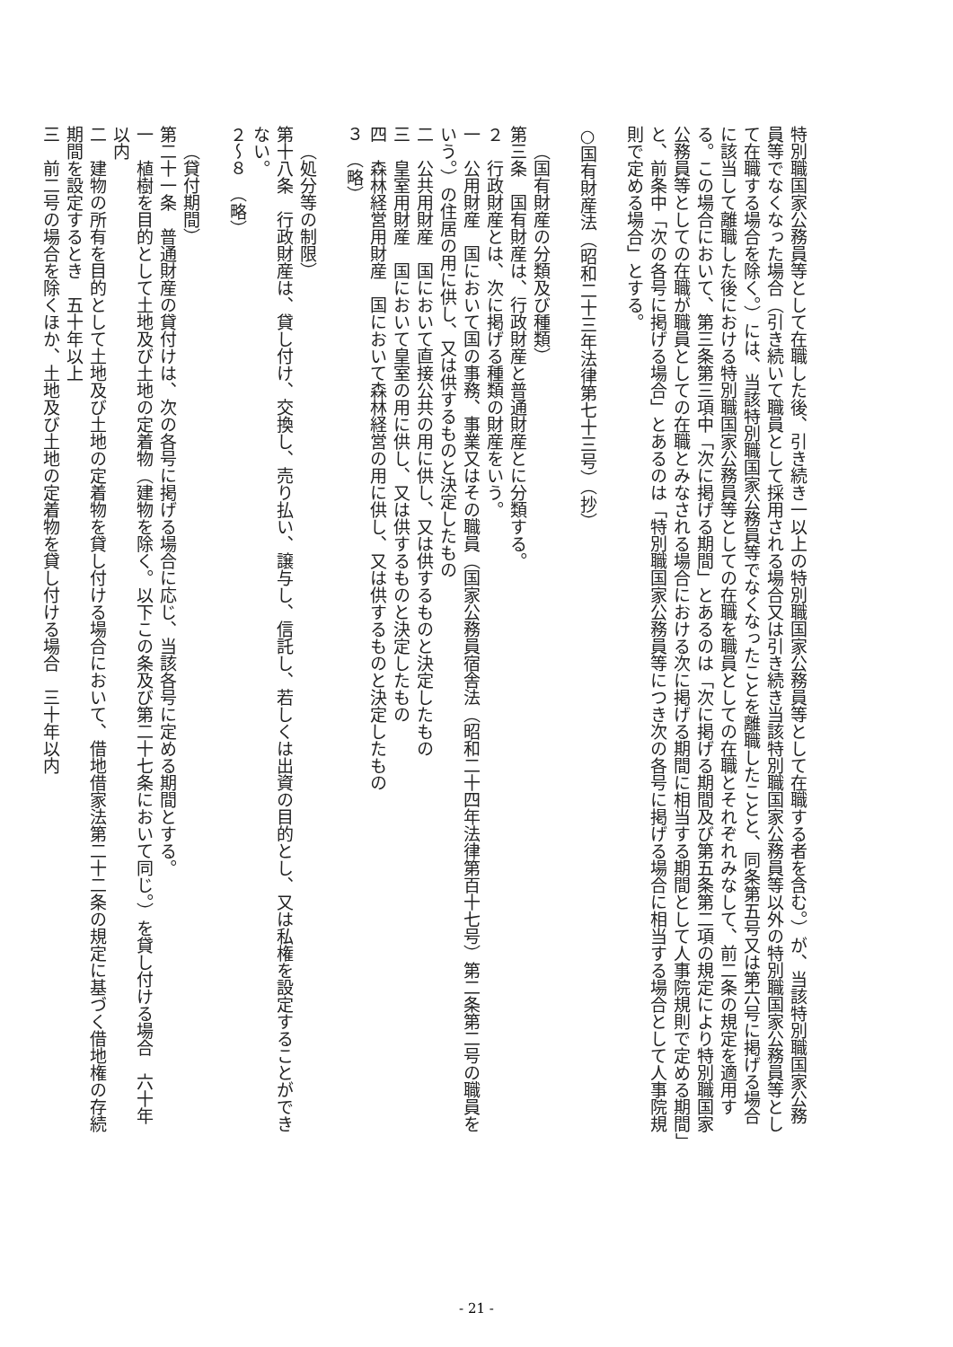特別職国家公務員等として在職した後、引き続き一以上の特別職国家公務員等として在職する者を含む。）が、当該特別職国家公務員等でなくなった場合（引き続いて職員として採用される場合又は引き続き当該特別職国家公務員等以外の特別職国家公務員等として在職する場合を除く。）には、当該特別職国家公務員等でなくなったことを離職したことと、同条第五号又は第六号に掲げる場合に該当して離職した後における特別職国家公務員等としての在職を職員としての在職とそれぞれみなして、前二条の規定を適用する。この場合において、第三条第三項中「次に掲げる期間」とあるのは「次に掲げる期間及び第五条第二項の規定により特別職国家公務員等としての在職が職員としての在職とみなされる場合における次に掲げる期間に相当する期間として人事院規則で定める期間」と、前条中「次の各号に掲げる場合」とあるのは「特別職国家公務員等につき次の各号に掲げる場合に相当する場合として人事院規則で定める場合」とする。
○国有財産法（昭和二十三年法律第七十三号）（抄）
（国有財産の分類及び種類）
第三条　国有財産は、行政財産と普通財産とに分類する。
２　行政財産とは、次に掲げる種類の財産をいう。
一　公用財産　国において国の事務、事業又はその職員（国家公務員宿舎法（昭和二十四年法律第百十七号）第二条第二号の職員をいう。）の住居の用に供し、又は供するものと決定したもの
二　公共用財産　国において直接公共の用に供し、又は供するものと決定したもの
三　皇室用財産　国において皇室の用に供し、又は供するものと決定したもの
四　森林経営用財産　国において森林経営の用に供し、又は供するものと決定したもの
３　（略）
（処分等の制限）
第十八条　行政財産は、貸し付け、交換し、売り払い、譲与し、信託し、若しくは出資の目的とし、又は私権を設定することができない。
２～８　（略）
（貸付期間）
第二十一条　普通財産の貸付けは、次の各号に掲げる場合に応じ、当該各号に定める期間とする。
一　植樹を目的として土地及び土地の定着物（建物を除く。以下この条及び第二十七条において同じ。）を貸し付ける場合　六十年以内
二　建物の所有を目的として土地及び土地の定着物を貸し付ける場合において、借地借家法第二十二条の規定に基づく借地権の存続期間を設定するとき　五十年以上
三　前二号の場合を除くほか、土地及び土地の定着物を貸し付ける場合　三十年以内
- 21 -